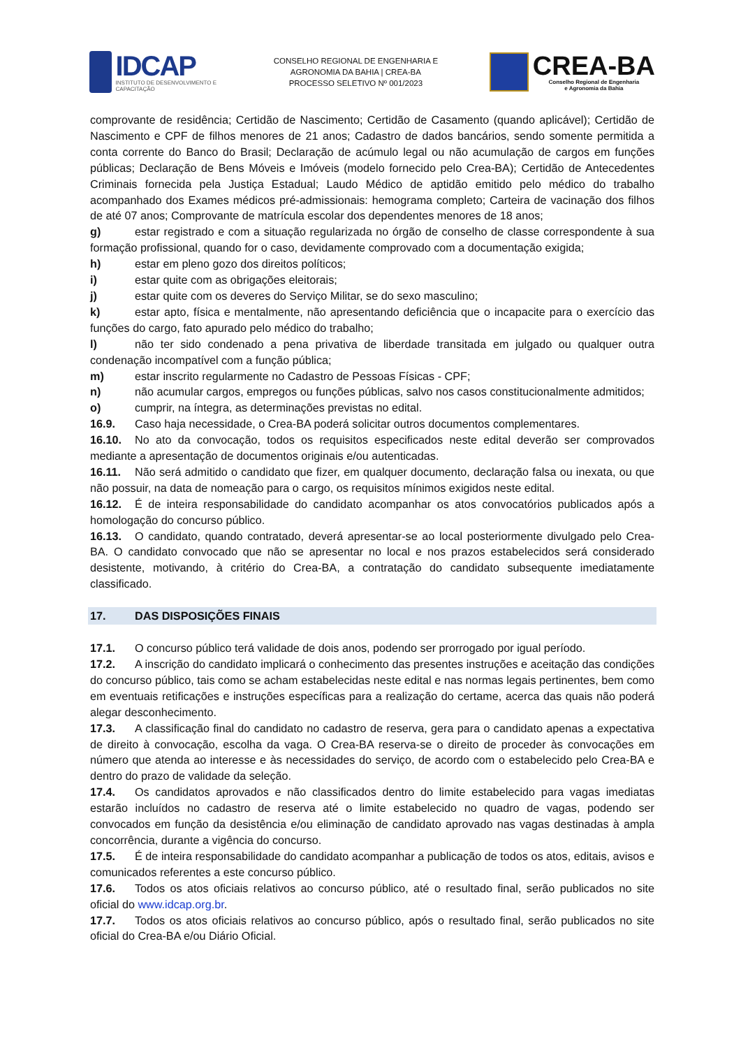IDCAP
INSTITUTO DE DESENVOLVIMENTO E CAPACITAÇÃO
CONSELHO REGIONAL DE ENGENHARIA E
AGRONOMIA DA BAHIA | CREA-BA
PROCESSO SELETIVO Nº 001/2023
CREA-BA
Conselho Regional de Engenharia
e Agronomia da Bahia
comprovante de residência; Certidão de Nascimento; Certidão de Casamento (quando aplicável); Certidão de Nascimento e CPF de filhos menores de 21 anos; Cadastro de dados bancários, sendo somente permitida a conta corrente do Banco do Brasil; Declaração de acúmulo legal ou não acumulação de cargos em funções públicas; Declaração de Bens Móveis e Imóveis (modelo fornecido pelo Crea-BA); Certidão de Antecedentes Criminais fornecida pela Justiça Estadual; Laudo Médico de aptidão emitido pelo médico do trabalho acompanhado dos Exames médicos pré-admissionais: hemograma completo; Carteira de vacinação dos filhos de até 07 anos; Comprovante de matrícula escolar dos dependentes menores de 18 anos;
g) estar registrado e com a situação regularizada no órgão de conselho de classe correspondente à sua formação profissional, quando for o caso, devidamente comprovado com a documentação exigida;
h) estar em pleno gozo dos direitos políticos;
i) estar quite com as obrigações eleitorais;
j) estar quite com os deveres do Serviço Militar, se do sexo masculino;
k) estar apto, física e mentalmente, não apresentando deficiência que o incapacite para o exercício das funções do cargo, fato apurado pelo médico do trabalho;
l) não ter sido condenado a pena privativa de liberdade transitada em julgado ou qualquer outra condenação incompatível com a função pública;
m) estar inscrito regularmente no Cadastro de Pessoas Físicas - CPF;
n) não acumular cargos, empregos ou funções públicas, salvo nos casos constitucionalmente admitidos;
o) cumprir, na íntegra, as determinações previstas no edital.
16.9. Caso haja necessidade, o Crea-BA poderá solicitar outros documentos complementares.
16.10. No ato da convocação, todos os requisitos especificados neste edital deverão ser comprovados mediante a apresentação de documentos originais e/ou autenticadas.
16.11. Não será admitido o candidato que fizer, em qualquer documento, declaração falsa ou inexata, ou que não possuir, na data de nomeação para o cargo, os requisitos mínimos exigidos neste edital.
16.12. É de inteira responsabilidade do candidato acompanhar os atos convocatórios publicados após a homologação do concurso público.
16.13. O candidato, quando contratado, deverá apresentar-se ao local posteriormente divulgado pelo Crea-BA. O candidato convocado que não se apresentar no local e nos prazos estabelecidos será considerado desistente, motivando, à critério do Crea-BA, a contratação do candidato subsequente imediatamente classificado.
17. DAS DISPOSIÇÕES FINAIS
17.1. O concurso público terá validade de dois anos, podendo ser prorrogado por igual período.
17.2. A inscrição do candidato implicará o conhecimento das presentes instruções e aceitação das condições do concurso público, tais como se acham estabelecidas neste edital e nas normas legais pertinentes, bem como em eventuais retificações e instruções específicas para a realização do certame, acerca das quais não poderá alegar desconhecimento.
17.3. A classificação final do candidato no cadastro de reserva, gera para o candidato apenas a expectativa de direito à convocação, escolha da vaga. O Crea-BA reserva-se o direito de proceder às convocações em número que atenda ao interesse e às necessidades do serviço, de acordo com o estabelecido pelo Crea-BA e dentro do prazo de validade da seleção.
17.4. Os candidatos aprovados e não classificados dentro do limite estabelecido para vagas imediatas estarão incluídos no cadastro de reserva até o limite estabelecido no quadro de vagas, podendo ser convocados em função da desistência e/ou eliminação de candidato aprovado nas vagas destinadas à ampla concorrência, durante a vigência do concurso.
17.5. É de inteira responsabilidade do candidato acompanhar a publicação de todos os atos, editais, avisos e comunicados referentes a este concurso público.
17.6. Todos os atos oficiais relativos ao concurso público, até o resultado final, serão publicados no site oficial do www.idcap.org.br.
17.7. Todos os atos oficiais relativos ao concurso público, após o resultado final, serão publicados no site oficial do Crea-BA e/ou Diário Oficial.